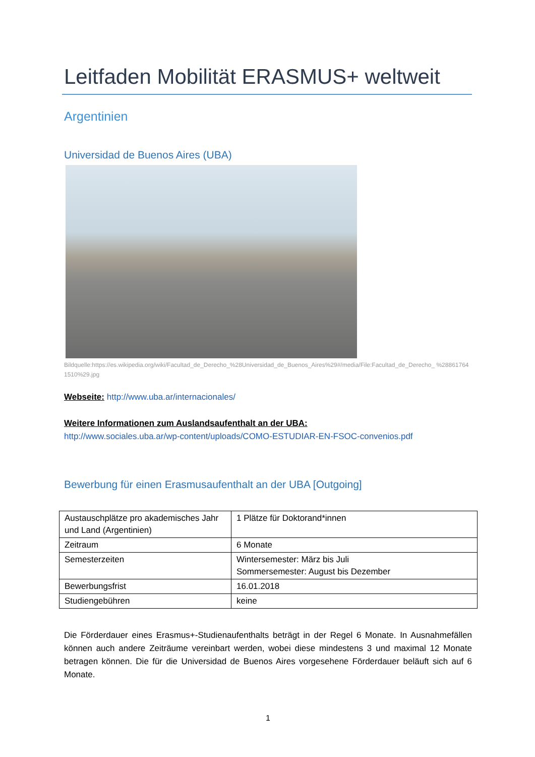Leitfaden Mobilität ERASMUS+ weltweit
Argentinien
Universidad de Buenos Aires (UBA)
Bildquelle:https://es.wikipedia.org/wiki/Facultad_de_Derecho_%28Universidad_de_Buenos_Aires%29#/media/File:Facultad_de_Derecho_ %288617641510%29.jpg
Webseite: http://www.uba.ar/internacionales/
Weitere Informationen zum Auslandsaufenthalt an der UBA:
http://www.sociales.uba.ar/wp-content/uploads/COMO-ESTUDIAR-EN-FSOC-convenios.pdf
Bewerbung für einen Erasmusaufenthalt an der UBA [Outgoing]
| Austauschplätze pro akademisches Jahr und Land (Argentinien) | 1 Plätze für Doktorand*innen |
| Zeitraum | 6 Monate |
| Semesterzeiten | Wintersemester: März bis Juli Sommersemester: August bis Dezember |
| Bewerbungsfrist | 16.01.2018 |
| Studiengebühren | keine |
Die Förderdauer eines Erasmus+-Studienaufenthalts beträgt in der Regel 6 Monate. In Ausnahmefällen können auch andere Zeiträume vereinbart werden, wobei diese mindestens 3 und maximal 12 Monate betragen können. Die für die Universidad de Buenos Aires vorgesehene Förderdauer beläuft sich auf 6 Monate.
1